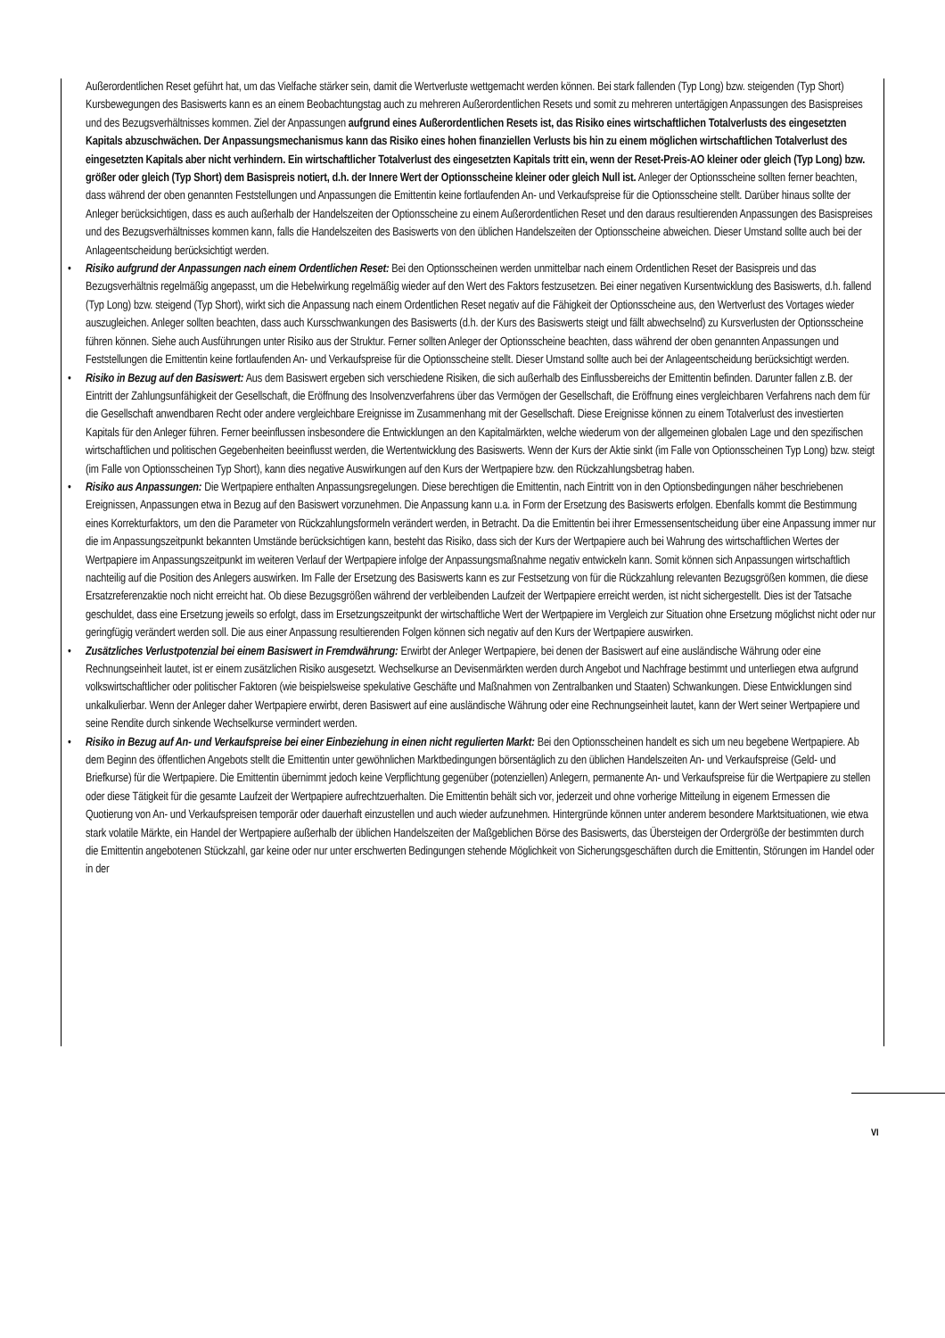Außerordentlichen Reset geführt hat, um das Vielfache stärker sein, damit die Wertverluste wettgemacht werden können. Bei stark fallenden (Typ Long) bzw. steigenden (Typ Short) Kursbewegungen des Basiswerts kann es an einem Beobachtungstag auch zu mehreren Außerordentlichen Resets und somit zu mehreren untertägigen Anpassungen des Basispreises und des Bezugsverhältnisses kommen. Ziel der Anpassungen aufgrund eines Außerordentlichen Resets ist, das Risiko eines wirtschaftlichen Totalverlusts des eingesetzten Kapitals abzuschwächen. Der Anpassungsmechanismus kann das Risiko eines hohen finanziellen Verlusts bis hin zu einem möglichen wirtschaftlichen Totalverlust des eingesetzten Kapitals aber nicht verhindern. Ein wirtschaftlicher Totalverlust des eingesetzten Kapitals tritt ein, wenn der Reset-Preis-AO kleiner oder gleich (Typ Long) bzw. größer oder gleich (Typ Short) dem Basispreis notiert, d.h. der Innere Wert der Optionsscheine kleiner oder gleich Null ist. Anleger der Optionsscheine sollten ferner beachten, dass während der oben genannten Feststellungen und Anpassungen die Emittentin keine fortlaufenden An- und Verkaufspreise für die Optionsscheine stellt. Darüber hinaus sollte der Anleger berücksichtigen, dass es auch außerhalb der Handelszeiten der Optionsscheine zu einem Außerordentlichen Reset und den daraus resultierenden Anpassungen des Basispreises und des Bezugsverhältnisses kommen kann, falls die Handelszeiten des Basiswerts von den üblichen Handelszeiten der Optionsscheine abweichen. Dieser Umstand sollte auch bei der Anlageentscheidung berücksichtigt werden.
• Risiko aufgrund der Anpassungen nach einem Ordentlichen Reset: Bei den Optionsscheinen werden unmittelbar nach einem Ordentlichen Reset der Basispreis und das Bezugsverhältnis regelmäßig angepasst, um die Hebelwirkung regelmäßig wieder auf den Wert des Faktors festzusetzen. Bei einer negativen Kursentwicklung des Basiswerts, d.h. fallend (Typ Long) bzw. steigend (Typ Short), wirkt sich die Anpassung nach einem Ordentlichen Reset negativ auf die Fähigkeit der Optionsscheine aus, den Wertverlust des Vortages wieder auszugleichen. Anleger sollten beachten, dass auch Kursschwankungen des Basiswerts (d.h. der Kurs des Basiswerts steigt und fällt abwechselnd) zu Kursverlusten der Optionsscheine führen können. Siehe auch Ausführungen unter Risiko aus der Struktur. Ferner sollten Anleger der Optionsscheine beachten, dass während der oben genannten Anpassungen und Feststellungen die Emittentin keine fortlaufenden An- und Verkaufspreise für die Optionsscheine stellt. Dieser Umstand sollte auch bei der Anlageentscheidung berücksichtigt werden.
• Risiko in Bezug auf den Basiswert: Aus dem Basiswert ergeben sich verschiedene Risiken, die sich außerhalb des Einflussbereichs der Emittentin befinden. Darunter fallen z.B. der Eintritt der Zahlungsunfähigkeit der Gesellschaft, die Eröffnung des Insolvenzverfahrens über das Vermögen der Gesellschaft, die Eröffnung eines vergleichbaren Verfahrens nach dem für die Gesellschaft anwendbaren Recht oder andere vergleichbare Ereignisse im Zusammenhang mit der Gesellschaft. Diese Ereignisse können zu einem Totalverlust des investierten Kapitals für den Anleger führen. Ferner beeinflussen insbesondere die Entwicklungen an den Kapitalmärkten, welche wiederum von der allgemeinen globalen Lage und den spezifischen wirtschaftlichen und politischen Gegebenheiten beeinflusst werden, die Wertentwicklung des Basiswerts. Wenn der Kurs der Aktie sinkt (im Falle von Optionsscheinen Typ Long) bzw. steigt (im Falle von Optionsscheinen Typ Short), kann dies negative Auswirkungen auf den Kurs der Wertpapiere bzw. den Rückzahlungsbetrag haben.
• Risiko aus Anpassungen: Die Wertpapiere enthalten Anpassungsregelungen. Diese berechtigen die Emittentin, nach Eintritt von in den Optionsbedingungen näher beschriebenen Ereignissen, Anpassungen etwa in Bezug auf den Basiswert vorzunehmen. Die Anpassung kann u.a. in Form der Ersetzung des Basiswerts erfolgen. Ebenfalls kommt die Bestimmung eines Korrekturfaktors, um den die Parameter von Rückzahlungsformeln verändert werden, in Betracht. Da die Emittentin bei ihrer Ermessensentscheidung über eine Anpassung immer nur die im Anpassungszeitpunkt bekannten Umstände berücksichtigen kann, besteht das Risiko, dass sich der Kurs der Wertpapiere auch bei Wahrung des wirtschaftlichen Wertes der Wertpapiere im Anpassungszeitpunkt im weiteren Verlauf der Wertpapiere infolge der Anpassungsmaßnahme negativ entwickeln kann. Somit können sich Anpassungen wirtschaftlich nachteilig auf die Position des Anlegers auswirken. Im Falle der Ersetzung des Basiswerts kann es zur Festsetzung von für die Rückzahlung relevanten Bezugsgrößen kommen, die diese Ersatzreferenzaktie noch nicht erreicht hat. Ob diese Bezugsgrößen während der verbleibenden Laufzeit der Wertpapiere erreicht werden, ist nicht sichergestellt. Dies ist der Tatsache geschuldet, dass eine Ersetzung jeweils so erfolgt, dass im Ersetzungszeitpunkt der wirtschaftliche Wert der Wertpapiere im Vergleich zur Situation ohne Ersetzung möglichst nicht oder nur geringfügig verändert werden soll. Die aus einer Anpassung resultierenden Folgen können sich negativ auf den Kurs der Wertpapiere auswirken.
• Zusätzliches Verlustpotenzial bei einem Basiswert in Fremdwährung: Erwirbt der Anleger Wertpapiere, bei denen der Basiswert auf eine ausländische Währung oder eine Rechnungseinheit lautet, ist er einem zusätzlichen Risiko ausgesetzt. Wechselkurse an Devisenmärkten werden durch Angebot und Nachfrage bestimmt und unterliegen etwa aufgrund volkswirtschaftlicher oder politischer Faktoren (wie beispielsweise spekulative Geschäfte und Maßnahmen von Zentralbanken und Staaten) Schwankungen. Diese Entwicklungen sind unkalkulierbar. Wenn der Anleger daher Wertpapiere erwirbt, deren Basiswert auf eine ausländische Währung oder eine Rechnungseinheit lautet, kann der Wert seiner Wertpapiere und seine Rendite durch sinkende Wechselkurse vermindert werden.
• Risiko in Bezug auf An- und Verkaufspreise bei einer Einbeziehung in einen nicht regulierten Markt: Bei den Optionsscheinen handelt es sich um neu begebene Wertpapiere. Ab dem Beginn des öffentlichen Angebots stellt die Emittentin unter gewöhnlichen Marktbedingungen börsentäglich zu den üblichen Handelszeiten An- und Verkaufspreise (Geld- und Briefkurse) für die Wertpapiere. Die Emittentin übernimmt jedoch keine Verpflichtung gegenüber (potenziellen) Anlegern, permanente An- und Verkaufspreise für die Wertpapiere zu stellen oder diese Tätigkeit für die gesamte Laufzeit der Wertpapiere aufrechtzuerhalten. Die Emittentin behält sich vor, jederzeit und ohne vorherige Mitteilung in eigenem Ermessen die Quotierung von An- und Verkaufspreisen temporär oder dauerhaft einzustellen und auch wieder aufzunehmen. Hintergründe können unter anderem besondere Marktsituationen, wie etwa stark volatile Märkte, ein Handel der Wertpapiere außerhalb der üblichen Handelszeiten der Maßgeblichen Börse des Basiswerts, das Übersteigen der Ordergröße der bestimmten durch die Emittentin angebotenen Stückzahl, gar keine oder nur unter erschwerten Bedingungen stehende Möglichkeit von Sicherungsgeschäften durch die Emittentin, Störungen im Handel oder in der
VI